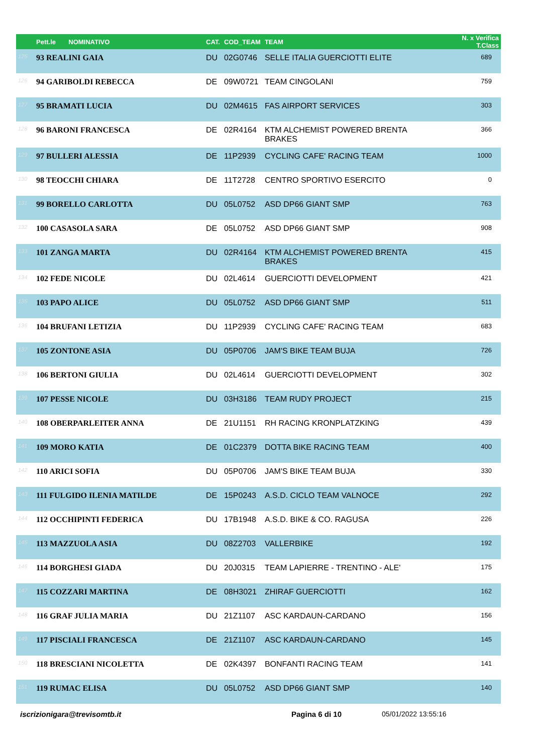| | Pett.le NOMINATIVO | CAT. | COD_TEAM | TEAM | N. x Verifica T.Class |
| --- | --- | --- | --- | --- | --- |
| 125 | 93 REALINI GAIA | DU | 02G0746 | SELLE ITALIA GUERCIOTTI ELITE | 689 |
| 126 | 94 GARIBOLDI REBECCA | DE | 09W0721 | TEAM CINGOLANI | 759 |
| 127 | 95 BRAMATI LUCIA | DU | 02M4615 | FAS AIRPORT SERVICES | 303 |
| 128 | 96 BARONI FRANCESCA | DE | 02R4164 | KTM ALCHEMIST POWERED BRENTA BRAKES | 366 |
| 129 | 97 BULLERI ALESSIA | DE | 11P2939 | CYCLING CAFE' RACING TEAM | 1000 |
| 130 | 98 TEOCCHI CHIARA | DE | 11T2728 | CENTRO SPORTIVO ESERCITO | 0 |
| 131 | 99 BORELLO CARLOTTA | DU | 05L0752 | ASD DP66 GIANT SMP | 763 |
| 132 | 100 CASASOLA SARA | DE | 05L0752 | ASD DP66 GIANT SMP | 908 |
| 133 | 101 ZANGA MARTA | DU | 02R4164 | KTM ALCHEMIST POWERED BRENTA BRAKES | 415 |
| 134 | 102 FEDE NICOLE | DU | 02L4614 | GUERCIOTTI DEVELOPMENT | 421 |
| 135 | 103 PAPO ALICE | DU | 05L0752 | ASD DP66 GIANT SMP | 511 |
| 136 | 104 BRUFANI LETIZIA | DU | 11P2939 | CYCLING CAFE' RACING TEAM | 683 |
| 137 | 105 ZONTONE ASIA | DU | 05P0706 | JAM'S BIKE TEAM BUJA | 726 |
| 138 | 106 BERTONI GIULIA | DU | 02L4614 | GUERCIOTTI DEVELOPMENT | 302 |
| 139 | 107 PESSE NICOLE | DU | 03H3186 | TEAM RUDY PROJECT | 215 |
| 140 | 108 OBERPARLEITER ANNA | DE | 21U1151 | RH RACING KRONPLATZKING | 439 |
| 141 | 109 MORO KATIA | DE | 01C2379 | DOTTA BIKE RACING TEAM | 400 |
| 142 | 110 ARICI SOFIA | DU | 05P0706 | JAM'S BIKE TEAM BUJA | 330 |
| 143 | 111 FULGIDO ILENIA MATILDE | DE | 15P0243 | A.S.D. CICLO TEAM VALNOCE | 292 |
| 144 | 112 OCCHIPINTI FEDERICA | DU | 17B1948 | A.S.D. BIKE & CO. RAGUSA | 226 |
| 145 | 113 MAZZUOLA ASIA | DU | 08Z2703 | VALLERBIKE | 192 |
| 146 | 114 BORGHESI GIADA | DU | 20J0315 | TEAM LAPIERRE - TRENTINO - ALE' | 175 |
| 147 | 115 COZZARI MARTINA | DE | 08H3021 | ZHIRAF GUERCIOTTI | 162 |
| 148 | 116 GRAF JULIA MARIA | DU | 21Z1107 | ASC KARDAUN-CARDANO | 156 |
| 149 | 117 PISCIALI FRANCESCA | DE | 21Z1107 | ASC KARDAUN-CARDANO | 145 |
| 150 | 118 BRESCIANI NICOLETTA | DE | 02K4397 | BONFANTI RACING TEAM | 141 |
| 151 | 119 RUMAC ELISA | DU | 05L0752 | ASD DP66 GIANT SMP | 140 |
iscrizionigara@trevisomtb.it Pagina 6 di 10 05/01/2022 13:55:16